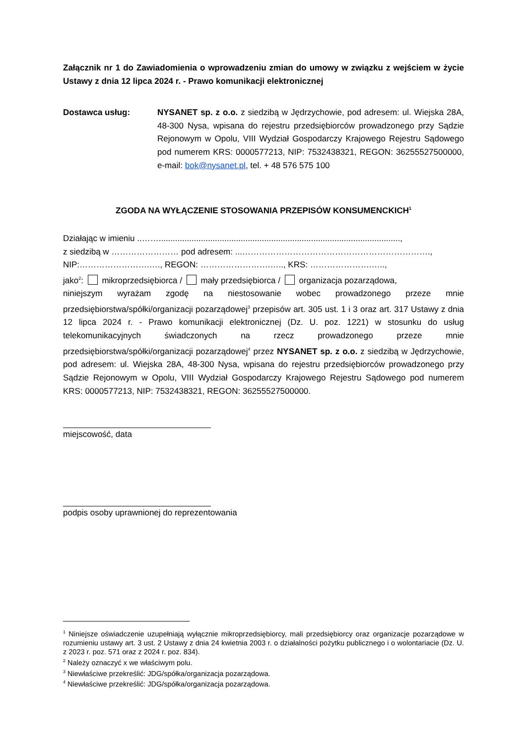Załącznik nr 1 do Zawiadomienia o wprowadzeniu zmian do umowy w związku z wejściem w życie Ustawy z dnia 12 lipca 2024 r. - Prawo komunikacji elektronicznej
Dostawca usług: NYSANET sp. z o.o. z siedzibą w Jędrzychowie, pod adresem: ul. Wiejska 28A, 48-300 Nysa, wpisana do rejestru przedsiębiorców prowadzonego przy Sądzie Rejonowym w Opolu, VIII Wydział Gospodarczy Krajowego Rejestru Sądowego pod numerem KRS: 0000577213, NIP: 7532438321, REGON: 36255527500000, e-mail: bok@nysanet.pl, tel. + 48 576 575 100
ZGODA NA WYŁĄCZENIE STOSOWANIA PRZEPISÓW KONSUMENCKICH<sup>1</sup>
Działając w imieniu ..…….......................................................................................................,
z siedzibą w …………………… pod adresem: ...………………………………………………………….,
NIP:…………………….…., REGON: …………………….….., KRS: ………………….…..,
jako<sup>2</sup>: mikroprzedsiębiorca / mały przedsiębiorca / organizacja pozarządowa,
niniejszym wyrażam zgodę na niestosowanie wobec prowadzonego przeze mnie przedsiębiorstwa/spółki/organizacji pozarządowej<sup>3</sup> przepisów art. 305 ust. 1 i 3 oraz art. 317 Ustawy z dnia 12 lipca 2024 r. - Prawo komunikacji elektronicznej (Dz. U. poz. 1221) w stosunku do usług telekomunikacyjnych świadczonych na rzecz prowadzonego przeze mnie przedsiębiorstwa/spółki/organizacji pozarządowej<sup>4</sup> przez NYSANET sp. z o.o. z siedzibą w Jędrzychowie, pod adresem: ul. Wiejska 28A, 48-300 Nysa, wpisana do rejestru przedsiębiorców prowadzonego przy Sądzie Rejonowym w Opolu, VIII Wydział Gospodarczy Krajowego Rejestru Sądowego pod numerem KRS: 0000577213, NIP: 7532438321, REGON: 36255527500000.
miejscowość, data
podpis osoby uprawnionej do reprezentowania
<sup>1</sup> Niniejsze oświadczenie uzupełniają wyłącznie mikroprzedsiębiorcy, mali przedsiębiorcy oraz organizacje pozarządowe w rozumieniu ustawy art. 3 ust. 2 Ustawy z dnia 24 kwietnia 2003 r. o działalności pożytku publicznego i o wolontariacie (Dz. U. z 2023 r. poz. 571 oraz z 2024 r. poz. 834).
<sup>2</sup> Należy oznaczyć x we właściwym polu.
<sup>3</sup> Niewłaściwe przekreślić: JDG/spółka/organizacja pozarządowa.
<sup>4</sup> Niewłaściwe przekreślić: JDG/spółka/organizacja pozarządowa.